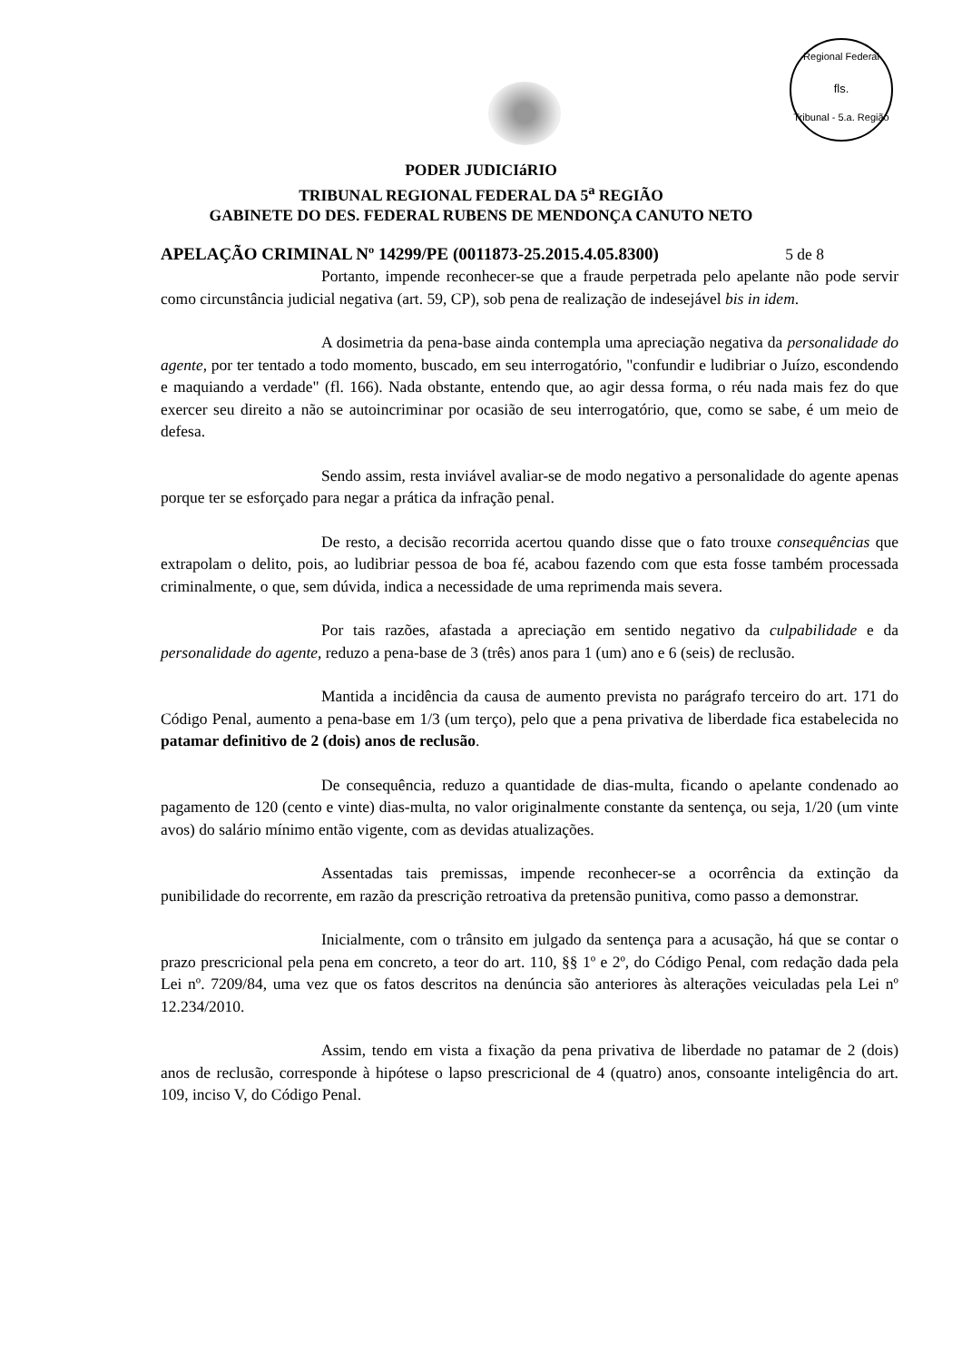Regional Federal
fls.
Tribunal - 5.a. Região
PODER JUDICIáRIO
TRIBUNAL REGIONAL FEDERAL DA 5<sup>a</sup> REGIÃO
GABINETE DO DES. FEDERAL RUBENS DE MENDONÇA CANUTO NETO
APELAÇÃO CRIMINAL Nº 14299/PE (0011873-25.2015.4.05.8300) 5 de 8
Portanto, impende reconhecer-se que a fraude perpetrada pelo apelante não pode servir como circunstância judicial negativa (art. 59, CP), sob pena de realização de indesejável bis in idem.
A dosimetria da pena-base ainda contempla uma apreciação negativa da personalidade do agente, por ter tentado a todo momento, buscado, em seu interrogatório, "confundir e ludibriar o Juízo, escondendo e maquiando a verdade" (fl. 166). Nada obstante, entendo que, ao agir dessa forma, o réu nada mais fez do que exercer seu direito a não se autoincriminar por ocasião de seu interrogatório, que, como se sabe, é um meio de defesa.
Sendo assim, resta inviável avaliar-se de modo negativo a personalidade do agente apenas porque ter se esforçado para negar a prática da infração penal.
De resto, a decisão recorrida acertou quando disse que o fato trouxe consequências que extrapolam o delito, pois, ao ludibriar pessoa de boa fé, acabou fazendo com que esta fosse também processada criminalmente, o que, sem dúvida, indica a necessidade de uma reprimenda mais severa.
Por tais razões, afastada a apreciação em sentido negativo da culpabilidade e da personalidade do agente, reduzo a pena-base de 3 (três) anos para 1 (um) ano e 6 (seis) de reclusão.
Mantida a incidência da causa de aumento prevista no parágrafo terceiro do art. 171 do Código Penal, aumento a pena-base em 1/3 (um terço), pelo que a pena privativa de liberdade fica estabelecida no patamar definitivo de 2 (dois) anos de reclusão.
De consequência, reduzo a quantidade de dias-multa, ficando o apelante condenado ao pagamento de 120 (cento e vinte) dias-multa, no valor originalmente constante da sentença, ou seja, 1/20 (um vinte avos) do salário mínimo então vigente, com as devidas atualizações.
Assentadas tais premissas, impende reconhecer-se a ocorrência da extinção da punibilidade do recorrente, em razão da prescrição retroativa da pretensão punitiva, como passo a demonstrar.
Inicialmente, com o trânsito em julgado da sentença para a acusação, há que se contar o prazo prescricional pela pena em concreto, a teor do art. 110, §§ 1º e 2º, do Código Penal, com redação dada pela Lei nº. 7209/84, uma vez que os fatos descritos na denúncia são anteriores às alterações veiculadas pela Lei nº 12.234/2010.
Assim, tendo em vista a fixação da pena privativa de liberdade no patamar de 2 (dois) anos de reclusão, corresponde à hipótese o lapso prescricional de 4 (quatro) anos, consoante inteligência do art. 109, inciso V, do Código Penal.